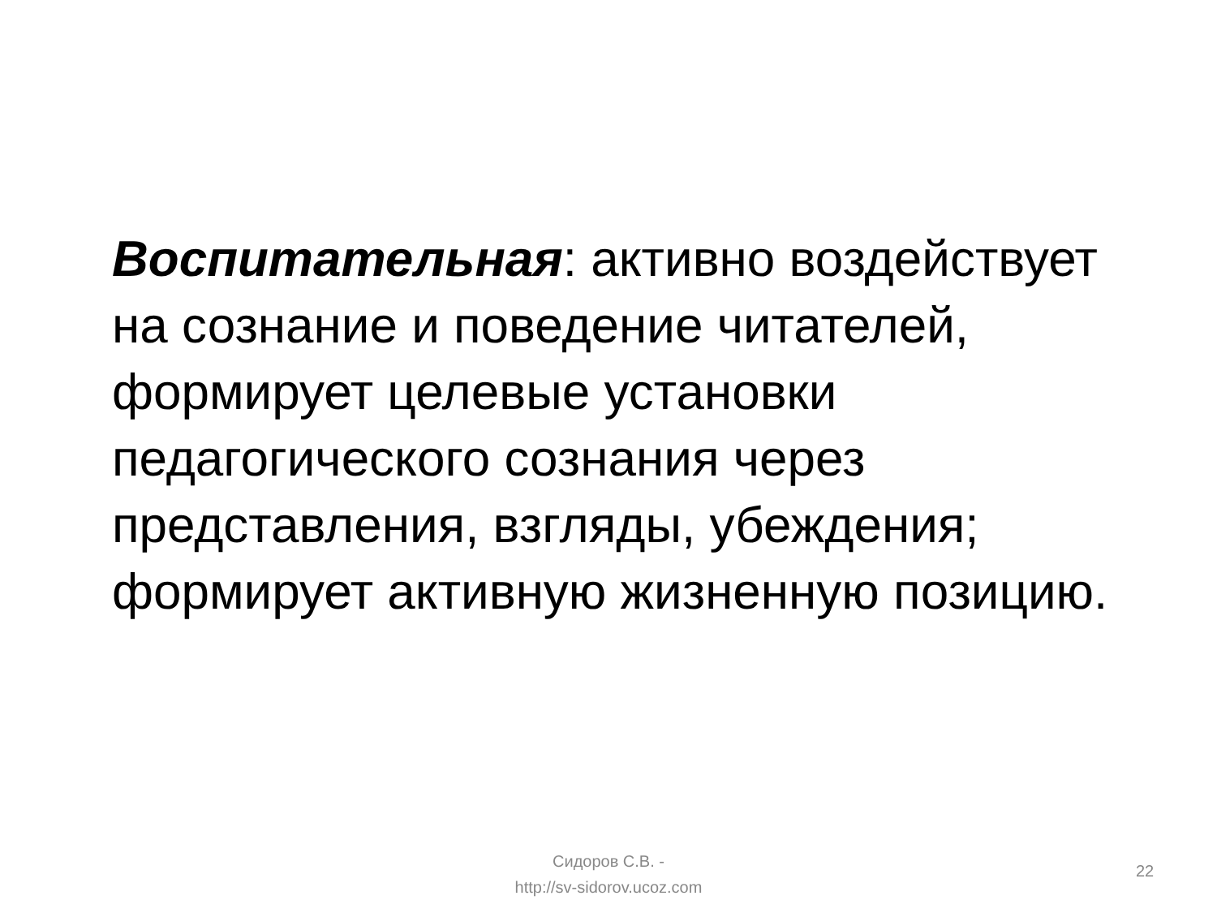Воспитательная: активно воздействует на сознание и поведение читателей, формирует целевые установки педагогического сознания через представления, взгляды, убеждения; формирует активную жизненную позицию.
Сидоров С.В. -
http://sv-sidorov.ucoz.com
22